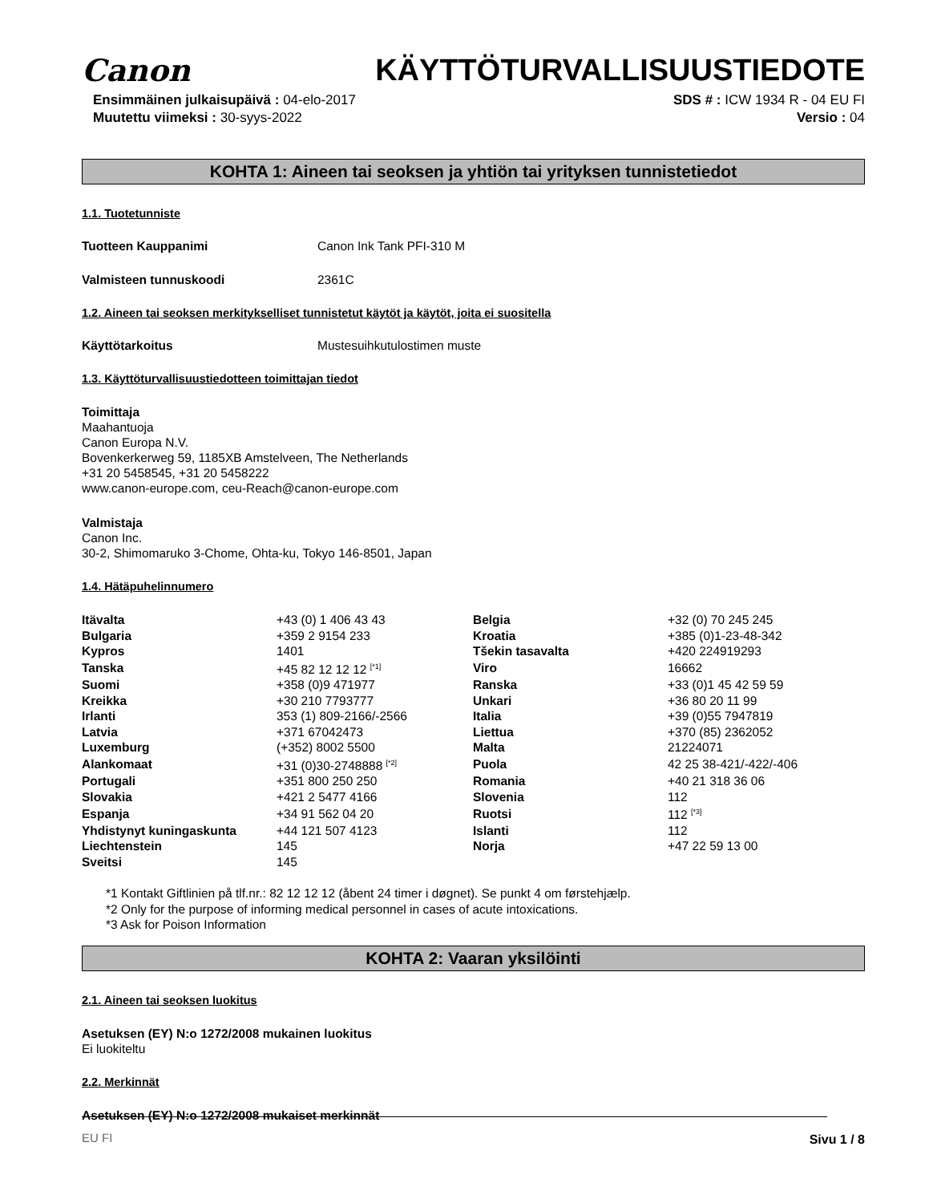Canon KÄYTTÖTURVALLISUUSTIEDOTE
Ensimmäinen julkaisupäivä : 04-elo-2017
Muutettu viimeksi : 30-syys-2022
SDS # : ICW 1934 R - 04 EU FI
Versio : 04
KOHTA 1: Aineen tai seoksen ja yhtiön tai yrityksen tunnistetiedot
1.1. Tuotetunniste
Tuotteen Kauppanimi Canon Ink Tank PFI-310 M
Valmisteen tunnuskoodi 2361C
1.2. Aineen tai seoksen merkitykselliset tunnistetut käytöt ja käytöt, joita ei suositella
Käyttötarkoitus Mustesuihkutulostimen muste
1.3. Käyttöturvallisuustiedotteen toimittajan tiedot
Toimittaja
Maahantuoja
Canon Europa N.V.
Bovenkerkerweg 59, 1185XB Amstelveen, The Netherlands
+31 20 5458545, +31 20 5458222
www.canon-europe.com, ceu-Reach@canon-europe.com
Valmistaja
Canon Inc.
30-2, Shimomaruko 3-Chome, Ohta-ku, Tokyo 146-8501, Japan
1.4. Hätäpuhelinnumero
| Itävalta | +43 (0) 1 406 43 43 | Belgia | +32 (0) 70 245 245 |
| Bulgaria | +359 2 9154 233 | Kroatia | +385 (0)1-23-48-342 |
| Kypros | 1401 | Tšekin tasavalta | +420 224919293 |
| Tanska | +45 82 12 12 12 <sup>[*1]</sup> | Viro | 16662 |
| Suomi | +358 (0)9 471977 | Ranska | +33 (0)1 45 42 59 59 |
| Kreikka | +30 210 7793777 | Unkari | +36 80 20 11 99 |
| Irlanti | 353 (1) 809-2166/-2566 | Italia | +39 (0)55 7947819 |
| Latvia | +371 67042473 | Liettua | +370 (85) 2362052 |
| Luxemburg | (+352) 8002 5500 | Malta | 21224071 |
| Alankomaat | +31 (0)30-2748888 <sup>[*2]</sup> | Puola | 42 25 38-421/-422/-406 |
| Portugali | +351 800 250 250 | Romania | +40 21 318 36 06 |
| Slovakia | +421 2 5477 4166 | Slovenia | 112 |
| Espanja | +34 91 562 04 20 | Ruotsi | 112 <sup>[*3]</sup> |
| Yhdistynyt kuningaskunta | +44 121 507 4123 | Islanti | 112 |
| Liechtenstein | 145 | Norja | +47 22 59 13 00 |
| Sveitsi | 145 | | |
*1 Kontakt Giftlinien på tlf.nr.: 82 12 12 12 (åbent 24 timer i døgnet). Se punkt 4 om førstehjælp.
*2 Only for the purpose of informing medical personnel in cases of acute intoxications.
*3 Ask for Poison Information
KOHTA 2: Vaaran yksilöinti
2.1. Aineen tai seoksen luokitus
Asetuksen (EY) N:o 1272/2008 mukainen luokitus
Ei luokiteltu
2.2. Merkinnät
Asetuksen (EY) N:o 1272/2008 mukaiset merkinnät
EU FI Sivu 1 / 8